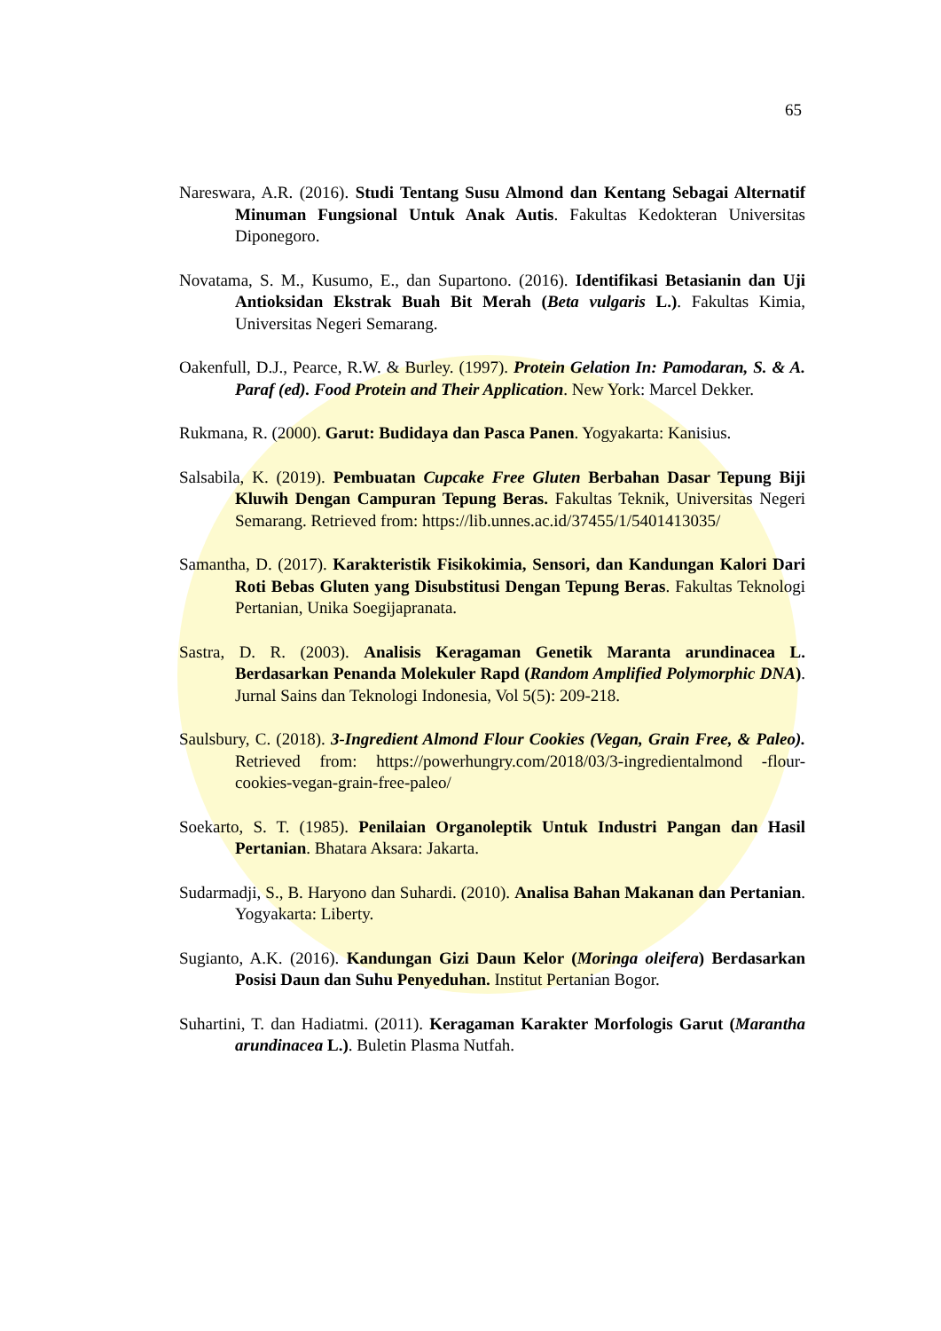65
Nareswara, A.R. (2016). Studi Tentang Susu Almond dan Kentang Sebagai Alternatif Minuman Fungsional Untuk Anak Autis. Fakultas Kedokteran Universitas Diponegoro.
Novatama, S. M., Kusumo, E., dan Supartono. (2016). Identifikasi Betasianin dan Uji Antioksidan Ekstrak Buah Bit Merah (Beta vulgaris L.). Fakultas Kimia, Universitas Negeri Semarang.
Oakenfull, D.J., Pearce, R.W. & Burley. (1997). Protein Gelation In: Pamodaran, S. & A. Paraf (ed). Food Protein and Their Application. New York: Marcel Dekker.
Rukmana, R. (2000). Garut: Budidaya dan Pasca Panen. Yogyakarta: Kanisius.
Salsabila, K. (2019). Pembuatan Cupcake Free Gluten Berbahan Dasar Tepung Biji Kluwih Dengan Campuran Tepung Beras. Fakultas Teknik, Universitas Negeri Semarang. Retrieved from: https://lib.unnes.ac.id/37455/1/5401413035/
Samantha, D. (2017). Karakteristik Fisikokimia, Sensori, dan Kandungan Kalori Dari Roti Bebas Gluten yang Disubstitusi Dengan Tepung Beras. Fakultas Teknologi Pertanian, Unika Soegijapranata.
Sastra, D. R. (2003). Analisis Keragaman Genetik Maranta arundinacea L. Berdasarkan Penanda Molekuler Rapd (Random Amplified Polymorphic DNA). Jurnal Sains dan Teknologi Indonesia, Vol 5(5): 209-218.
Saulsbury, C. (2018). 3-Ingredient Almond Flour Cookies (Vegan, Grain Free, & Paleo). Retrieved from: https://powerhungry.com/2018/03/3-ingredientalmond -flour-cookies-vegan-grain-free-paleo/
Soekarto, S. T. (1985). Penilaian Organoleptik Untuk Industri Pangan dan Hasil Pertanian. Bhatara Aksara: Jakarta.
Sudarmadji, S., B. Haryono dan Suhardi. (2010). Analisa Bahan Makanan dan Pertanian. Yogyakarta: Liberty.
Sugianto, A.K. (2016). Kandungan Gizi Daun Kelor (Moringa oleifera) Berdasarkan Posisi Daun dan Suhu Penyeduhan. Institut Pertanian Bogor.
Suhartini, T. dan Hadiatmi. (2011). Keragaman Karakter Morfologis Garut (Marantha arundinacea L.). Buletin Plasma Nutfah.